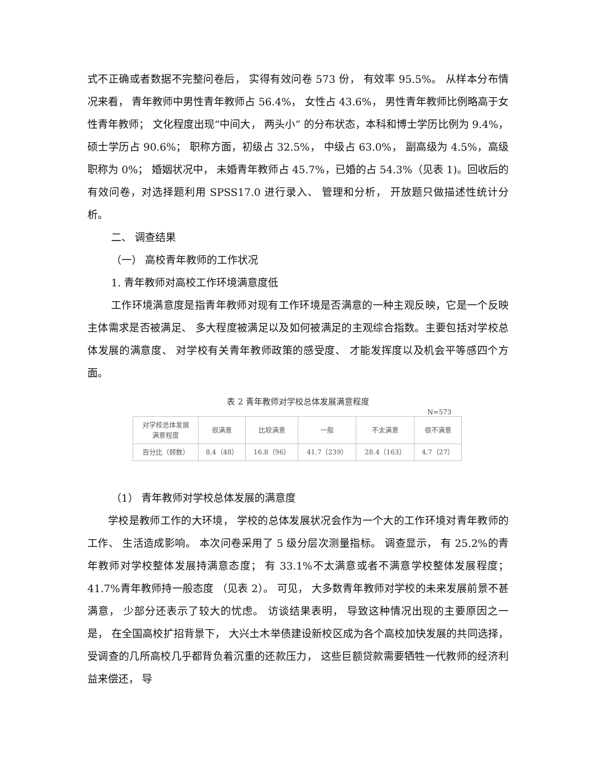式不正确或者数据不完整问卷后， 实得有效问卷 573 份， 有效率 95.5%。 从样本分布情况来看， 青年教师中男性青年教师占 56.4%， 女性占 43.6%， 男性青年教师比例略高于女性青年教师； 文化程度出现“中间大， 两头小” 的分布状态，本科和博士学历比例为 9.4%， 硕士学历占 90.6%； 职称方面，初级占 32.5%， 中级占 63.0%， 副高级为 4.5%，高级职称为 0%； 婚姻状况中， 未婚青年教师占 45.7%，已婚的占 54.3%（见表 1)。回收后的有效问卷，对选择题利用 SPSS17.0 进行录入、 管理和分析， 开放题只做描述性统计分析。
二、 调查结果
（一） 高校青年教师的工作状况
1. 青年教师对高校工作环境满意度低
工作环境满意度是指青年教师对现有工作环境是否满意的一种主观反映，它是一个反映主体需求是否被满足、 多大程度被满足以及如何被满足的主观综合指数。主要包括对学校总体发展的满意度、 对学校有关青年教师政策的感受度、 才能发挥度以及机会平等感四个方面。
表 2 青年教师对学校总体发展满意程度
N=573
| 对学校总体发展 满意程度 | 很满意 | 比较满意 | 一般 | 不太满意 | 很不满意 |
| --- | --- | --- | --- | --- | --- |
| 百分比（频数） | 8.4（48） | 16.8（96） | 41.7（239） | 28.4（163） | 4.7（27） |
（1） 青年教师对学校总体发展的满意度
学校是教师工作的大环境， 学校的总体发展状况会作为一个大的工作环境对青年教师的工作、 生活造成影响。 本次问卷采用了 5 级分层次测量指标。 调查显示， 有 25.2%的青年教师对学校整体发展持满意态度； 有 33.1%不太满意或者不满意学校整体发展程度； 41.7%青年教师持一般态度 （见表 2）。 可见， 大多数青年教师对学校的未来发展前景不甚满意， 少部分还表示了较大的忧虑。 访谈结果表明， 导致这种情况出现的主要原因之一是， 在全国高校扩招背景下， 大兴土木举债建设新校区成为各个高校加快发展的共同选择，受调查的几所高校几乎都背负着沉重的还款压力， 这些巨额贷款需要牺牲一代教师的经济利益来偿还， 导